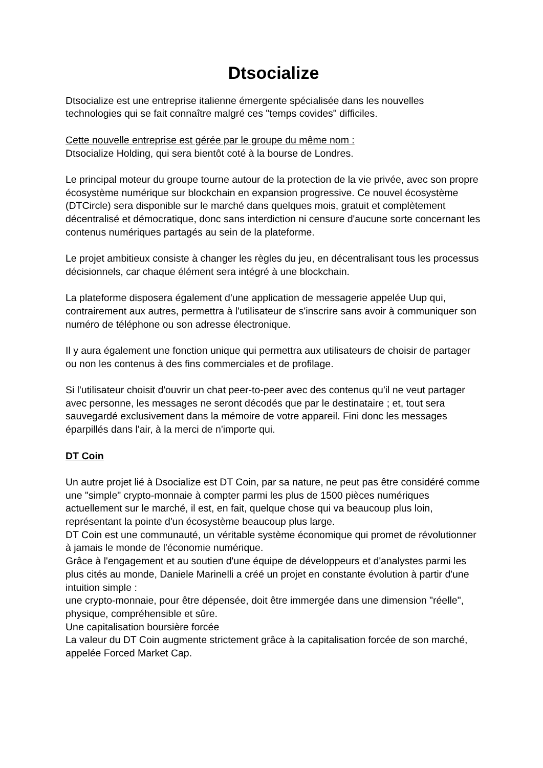Dtsocialize
Dtsocialize est une entreprise italienne émergente spécialisée dans les nouvelles technologies qui se fait connaître malgré ces "temps covides" difficiles.
Cette nouvelle entreprise est gérée par le groupe du même nom :
Dtsocialize Holding, qui sera bientôt coté à la bourse de Londres.
Le principal moteur du groupe tourne autour de la protection de la vie privée, avec son propre écosystème numérique sur blockchain en expansion progressive. Ce nouvel écosystème (DTCircle) sera disponible sur le marché dans quelques mois, gratuit et complètement décentralisé et démocratique, donc sans interdiction ni censure d'aucune sorte concernant les contenus numériques partagés au sein de la plateforme.
Le projet ambitieux consiste à changer les règles du jeu, en décentralisant tous les processus décisionnels, car chaque élément sera intégré à une blockchain.
La plateforme disposera également d'une application de messagerie appelée Uup qui, contrairement aux autres, permettra à l'utilisateur de s'inscrire sans avoir à communiquer son numéro de téléphone ou son adresse électronique.
Il y aura également une fonction unique qui permettra aux utilisateurs de choisir de partager ou non les contenus à des fins commerciales et de profilage.
Si l'utilisateur choisit d'ouvrir un chat peer-to-peer avec des contenus qu'il ne veut partager avec personne, les messages ne seront décodés que par le destinataire ; et, tout sera sauvegardé exclusivement dans la mémoire de votre appareil. Fini donc les messages éparpillés dans l'air, à la merci de n'importe qui.
DT Coin
Un autre projet lié à Dsocialize est DT Coin, par sa nature, ne peut pas être considéré comme une "simple" crypto-monnaie à compter parmi les plus de 1500 pièces numériques actuellement sur le marché, il est, en fait, quelque chose qui va beaucoup plus loin, représentant la pointe d'un écosystème beaucoup plus large.
DT Coin est une communauté, un véritable système économique qui promet de révolutionner à jamais le monde de l'économie numérique.
Grâce à l'engagement et au soutien d'une équipe de développeurs et d'analystes parmi les plus cités au monde, Daniele Marinelli a créé un projet en constante évolution à partir d'une intuition simple :
une crypto-monnaie, pour être dépensée, doit être immergée dans une dimension "réelle", physique, compréhensible et sûre.
Une capitalisation boursière forcée
La valeur du DT Coin augmente strictement grâce à la capitalisation forcée de son marché, appelée Forced Market Cap.